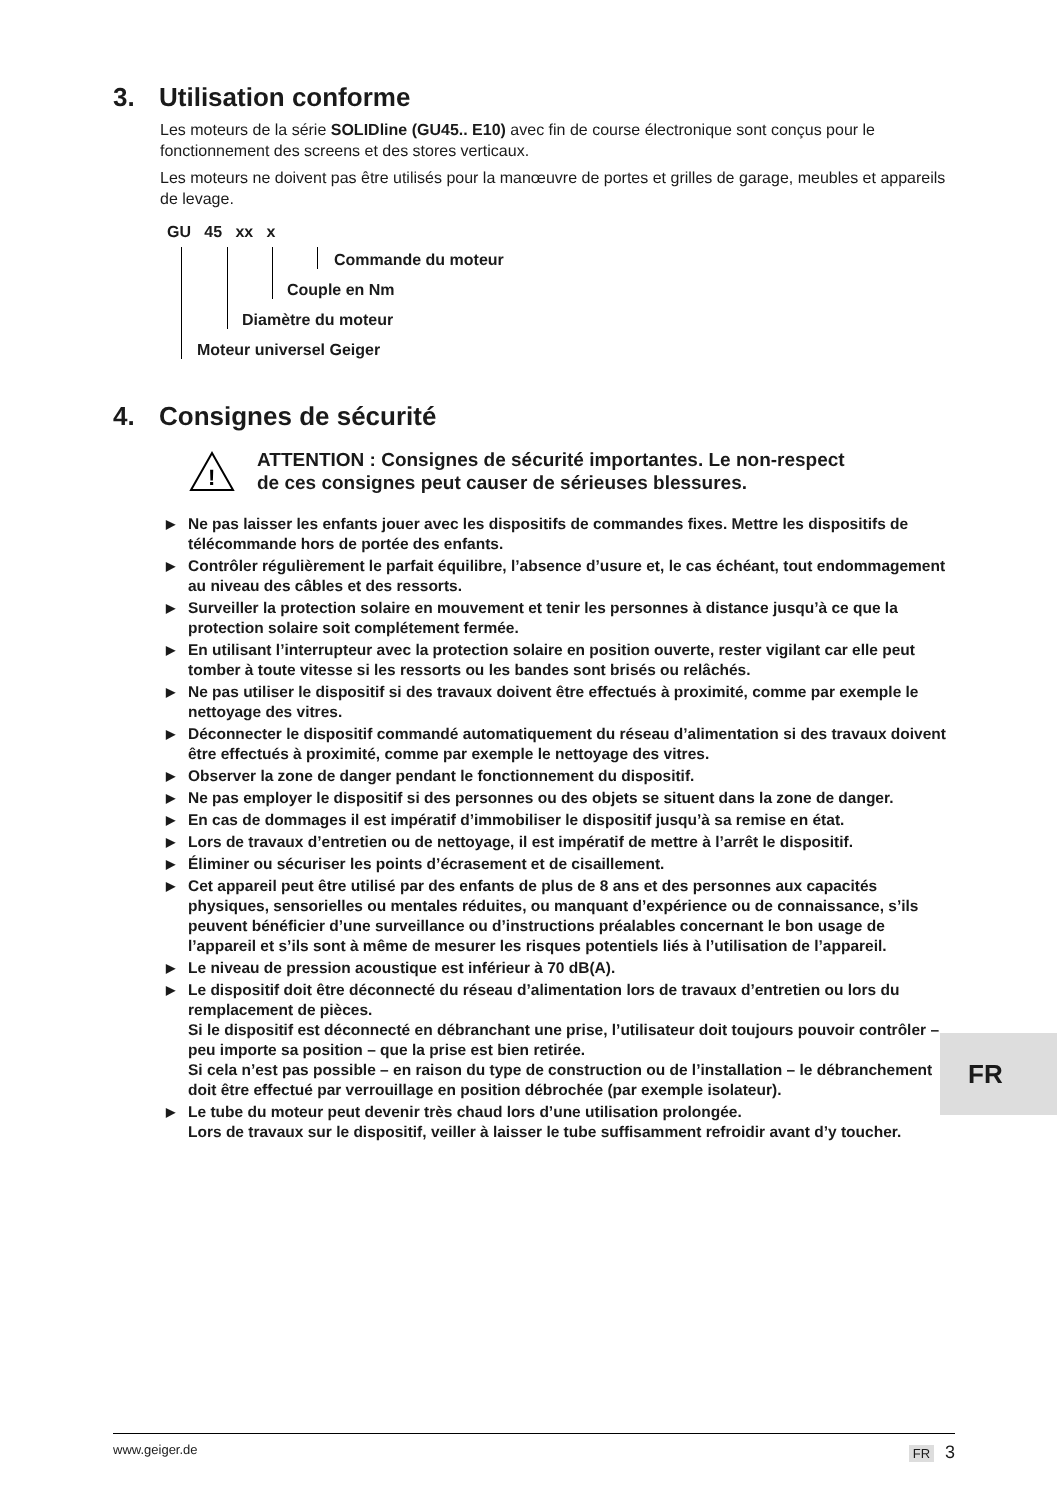3. Utilisation conforme
Les moteurs de la série SOLIDline (GU45.. E10) avec fin de course électronique sont conçus pour le fonctionnement des screens et des stores verticaux.
Les moteurs ne doivent pas être utilisés pour la manœuvre de portes et grilles de garage, meubles et appareils de levage.
GU 45 xx x
Commande du moteur
Couple en Nm
Diamètre du moteur
Moteur universel Geiger
4. Consignes de sécurité
!
ATTENTION : Consignes de sécurité importantes. Le non-respect
de ces consignes peut causer de sérieuses blessures.
▶ Ne pas laisser les enfants jouer avec les dispositifs de commandes fixes. Mettre les dispositifs de télécommande hors de portée des enfants.
▶ Contrôler régulièrement le parfait équilibre, l’absence d’usure et, le cas échéant, tout endommagement au niveau des câbles et des ressorts.
▶ Surveiller la protection solaire en mouvement et tenir les personnes à distance jusqu’à ce que la protection solaire soit complétement fermée.
▶ En utilisant l’interrupteur avec la protection solaire en position ouverte, rester vigilant car elle peut tomber à toute vitesse si les ressorts ou les bandes sont brisés ou relâchés.
▶ Ne pas utiliser le dispositif si des travaux doivent être effectués à proximité, comme par exemple le nettoyage des vitres.
▶ Déconnecter le dispositif commandé automatiquement du réseau d’alimentation si des travaux doivent être effectués à proximité, comme par exemple le nettoyage des vitres.
▶ Observer la zone de danger pendant le fonctionnement du dispositif.
▶ Ne pas employer le dispositif si des personnes ou des objets se situent dans la zone de danger.
▶ En cas de dommages il est impératif d’immobiliser le dispositif jusqu’à sa remise en état.
▶ Lors de travaux d’entretien ou de nettoyage, il est impératif de mettre à l’arrêt le dispositif.
▶ Éliminer ou sécuriser les points d’écrasement et de cisaillement.
▶ Cet appareil peut être utilisé par des enfants de plus de 8 ans et des personnes aux capacités physiques, sensorielles ou mentales réduites, ou manquant d’expérience ou de connaissance, s’ils peuvent bénéficier d’une surveillance ou d’instructions préalables concernant le bon usage de l’appareil et s’ils sont à même de mesurer les risques potentiels liés à l’utilisation de l’appareil.
▶ Le niveau de pression acoustique est inférieur à 70 dB(A).
▶ Le dispositif doit être déconnecté du réseau d’alimentation lors de travaux d’entretien ou lors du remplacement de pièces.
Si le dispositif est déconnecté en débranchant une prise, l’utilisateur doit toujours pouvoir contrôler – peu importe sa position – que la prise est bien retirée.
Si cela n’est pas possible – en raison du type de construction ou de l’installation – le débranchement doit être effectué par verrouillage en position débrochée (par exemple isolateur).
▶ Le tube du moteur peut devenir très chaud lors d’une utilisation prolongée.
Lors de travaux sur le dispositif, veiller à laisser le tube suffisamment refroidir avant d’y toucher.
FR
www.geiger.de FR 3